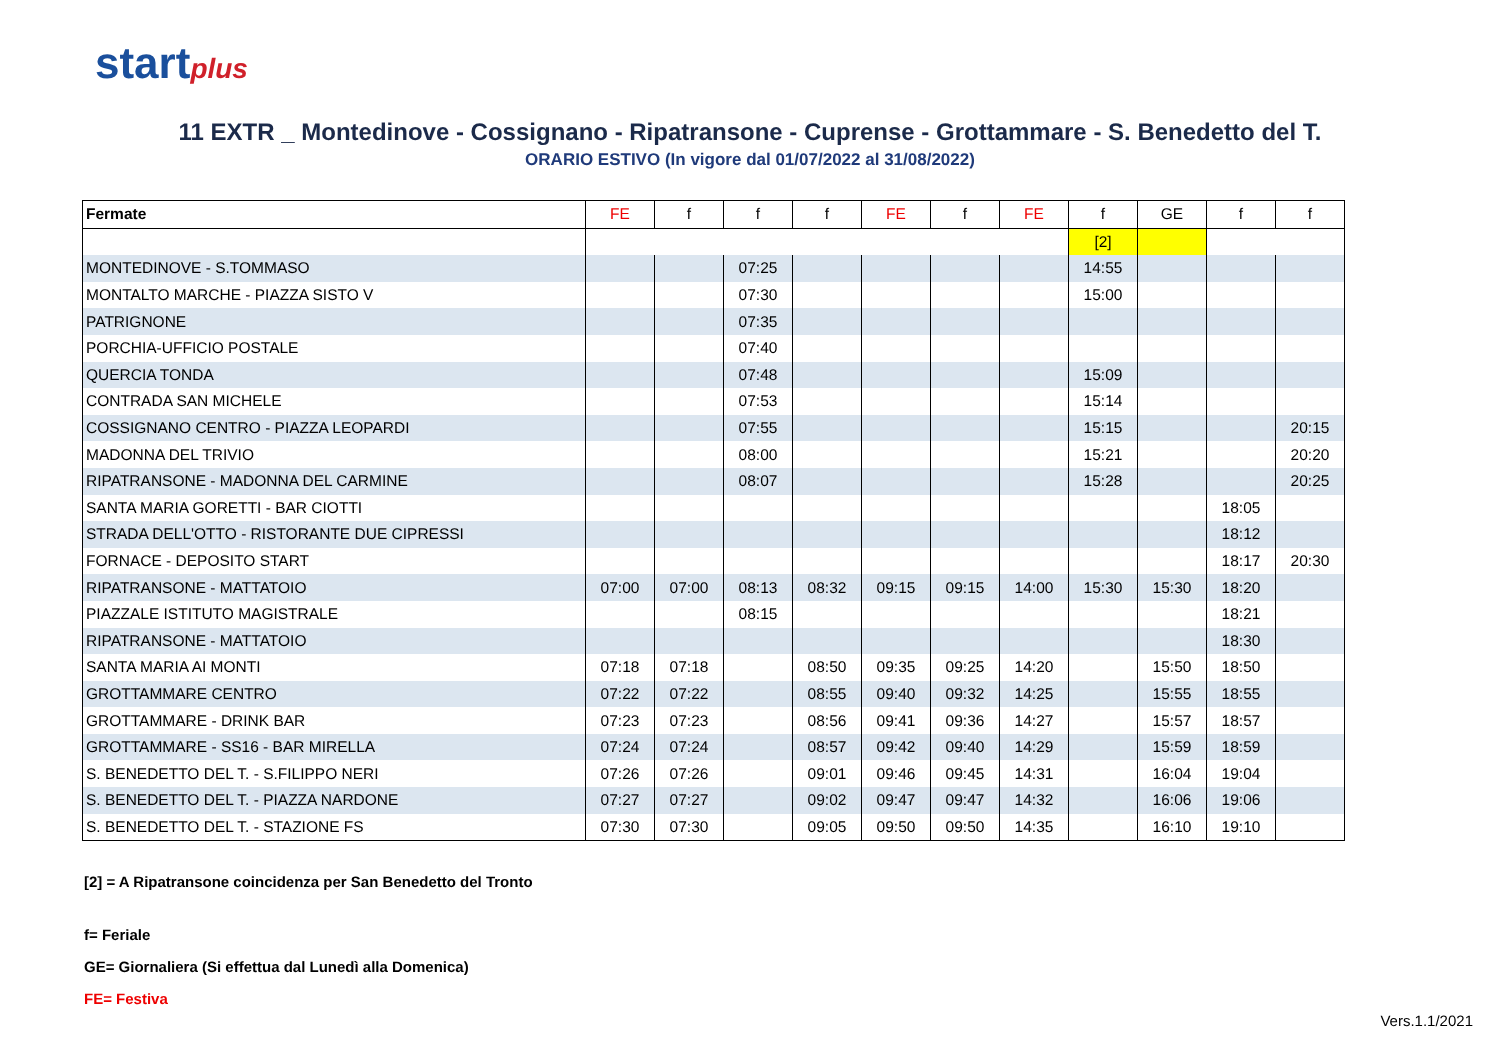startplus
11 EXTR _ Montedinove - Cossignano - Ripatransone - Cuprense - Grottammare - S. Benedetto del T.
ORARIO ESTIVO (In vigore dal 01/07/2022 al 31/08/2022)
| Fermate | FE | f | f | f | FE | f | FE | f | GE | f | f |
| --- | --- | --- | --- | --- | --- | --- | --- | --- | --- | --- | --- |
| | | | | | | | | [2] | | | |
| MONTEDINOVE - S.TOMMASO | | | 07:25 | | | | | 14:55 | | | |
| MONTALTO MARCHE - PIAZZA SISTO V | | | 07:30 | | | | | 15:00 | | | |
| PATRIGNONE | | | 07:35 | | | | | | | | |
| PORCHIA-UFFICIO POSTALE | | | 07:40 | | | | | | | | |
| QUERCIA TONDA | | | 07:48 | | | | | 15:09 | | | |
| CONTRADA SAN MICHELE | | | 07:53 | | | | | 15:14 | | | |
| COSSIGNANO CENTRO - PIAZZA LEOPARDI | | | 07:55 | | | | | 15:15 | | | 20:15 |
| MADONNA DEL TRIVIO | | | 08:00 | | | | | 15:21 | | | 20:20 |
| RIPATRANSONE - MADONNA DEL CARMINE | | | 08:07 | | | | | 15:28 | | | 20:25 |
| SANTA MARIA GORETTI - BAR CIOTTI | | | | | | | | | | 18:05 | |
| STRADA DELL'OTTO - RISTORANTE DUE CIPRESSI | | | | | | | | | | 18:12 | |
| FORNACE - DEPOSITO START | | | | | | | | | | 18:17 | 20:30 |
| RIPATRANSONE - MATTATOIO | 07:00 | 07:00 | 08:13 | 08:32 | 09:15 | 09:15 | 14:00 | 15:30 | 15:30 | 18:20 | |
| PIAZZALE ISTITUTO MAGISTRALE | | | 08:15 | | | | | | | 18:21 | |
| RIPATRANSONE - MATTATOIO | | | | | | | | | | 18:30 | |
| SANTA MARIA AI MONTI | 07:18 | 07:18 | | 08:50 | 09:35 | 09:25 | 14:20 | | 15:50 | 18:50 | |
| GROTTAMMARE CENTRO | 07:22 | 07:22 | | 08:55 | 09:40 | 09:32 | 14:25 | | 15:55 | 18:55 | |
| GROTTAMMARE - DRINK BAR | 07:23 | 07:23 | | 08:56 | 09:41 | 09:36 | 14:27 | | 15:57 | 18:57 | |
| GROTTAMMARE - SS16 - BAR MIRELLA | 07:24 | 07:24 | | 08:57 | 09:42 | 09:40 | 14:29 | | 15:59 | 18:59 | |
| S. BENEDETTO DEL T. - S.FILIPPO NERI | 07:26 | 07:26 | | 09:01 | 09:46 | 09:45 | 14:31 | | 16:04 | 19:04 | |
| S. BENEDETTO DEL T. - PIAZZA NARDONE | 07:27 | 07:27 | | 09:02 | 09:47 | 09:47 | 14:32 | | 16:06 | 19:06 | |
| S. BENEDETTO DEL T. - STAZIONE FS | 07:30 | 07:30 | | 09:05 | 09:50 | 09:50 | 14:35 | | 16:10 | 19:10 | |
[2] = A Ripatransone coincidenza per San Benedetto del Tronto
f= Feriale
GE= Giornaliera (Si effettua dal Lunedì alla Domenica)
FE= Festiva
Vers.1.1/2021